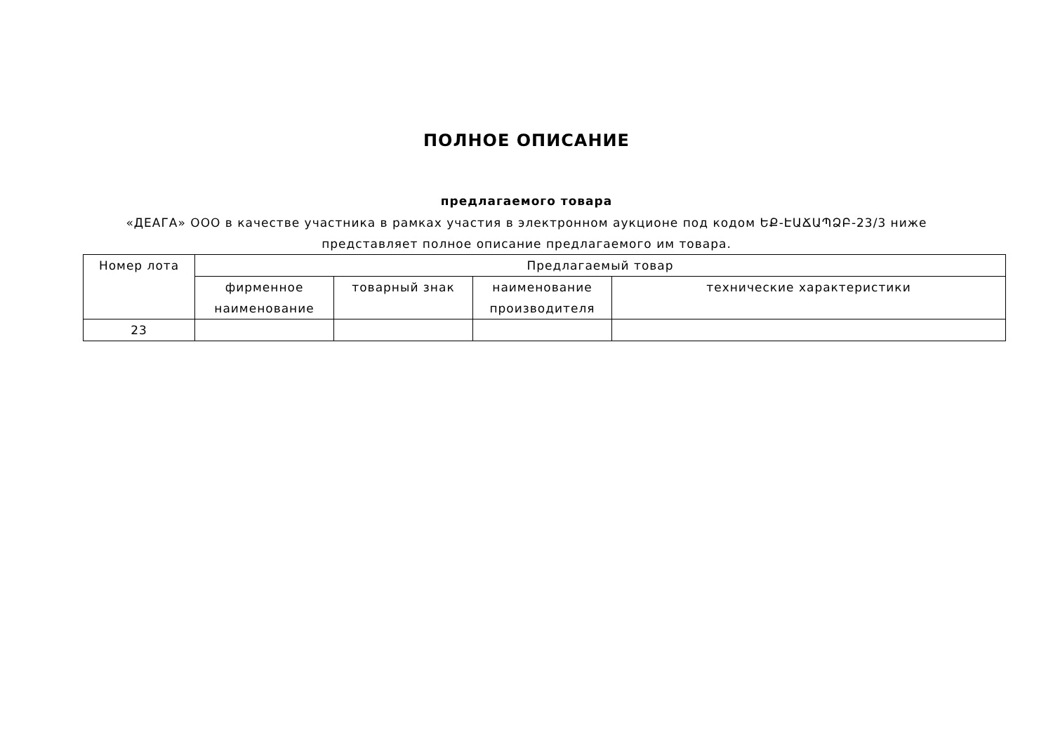ПОЛНОЕ ОПИСАНИЕ
предлагаемого товара
«ДЕАГА» ООО в качестве участника в рамках участия в электронном аукционе под кодом ԵՔ-ԷԱՃԱՊՁԲ-23/3 ниже представляет полное описание предлагаемого им товара.
| Номер лота | Предлагаемый товар | | | |
| --- | --- | --- | --- | --- |
| | фирменное наименование | товарный знак | наименование производителя | технические характеристики |
| 23 | | | | |